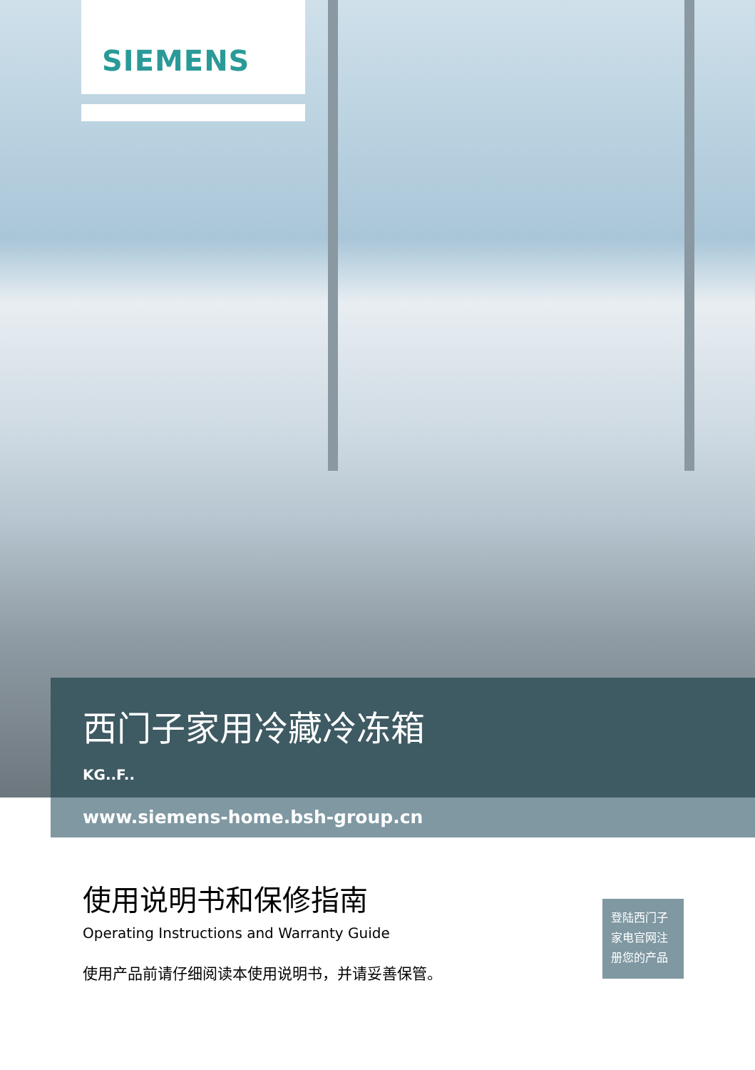SIEMENS
西门子家用冷藏冷冻箱
KG..F..
www.siemens-home.bsh-group.cn
使用说明书和保修指南
Operating Instructions and Warranty Guide
使用产品前请仔细阅读本使用说明书，并请妥善保管。
登陆西门子
家电官网注
册您的产品